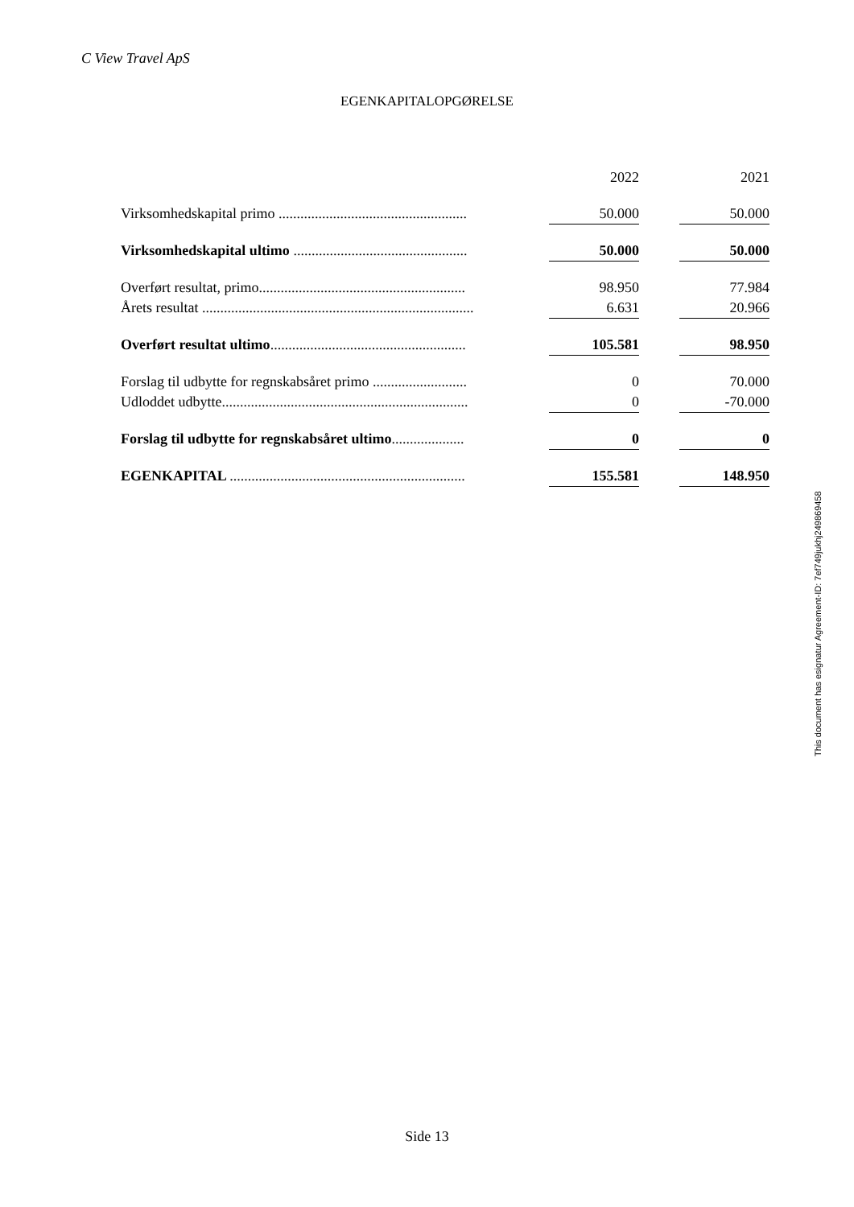C View Travel ApS
EGENKAPITALOPGØRELSE
| | | 2022 | | 2021 |
| Virksomhedskapital primo .................................................... | | 50.000 | | 50.000 |
| Virksomhedskapital ultimo ................................................ | | 50.000 | | 50.000 |
| Overført resultat, primo......................................................... | | 98.950 | | 77.984 |
| Årets resultat ........................................................................... | | 6.631 | | 20.966 |
| Overført resultat ultimo ...................................................... | | 105.581 | | 98.950 |
| Forslag til udbytte for regnskabsåret primo .......................... | | 0 | | 70.000 |
| Udloddet udbytte.................................................................... | | 0 | | -70.000 |
| Forslag til udbytte for regnskabsåret ultimo .................... | | 0 | | 0 |
| EGENKAPITAL ................................................................. | | 155.581 | | 148.950 |
This document has esignatur Agreement-ID: 7ef749jukhj249869458
Side 13